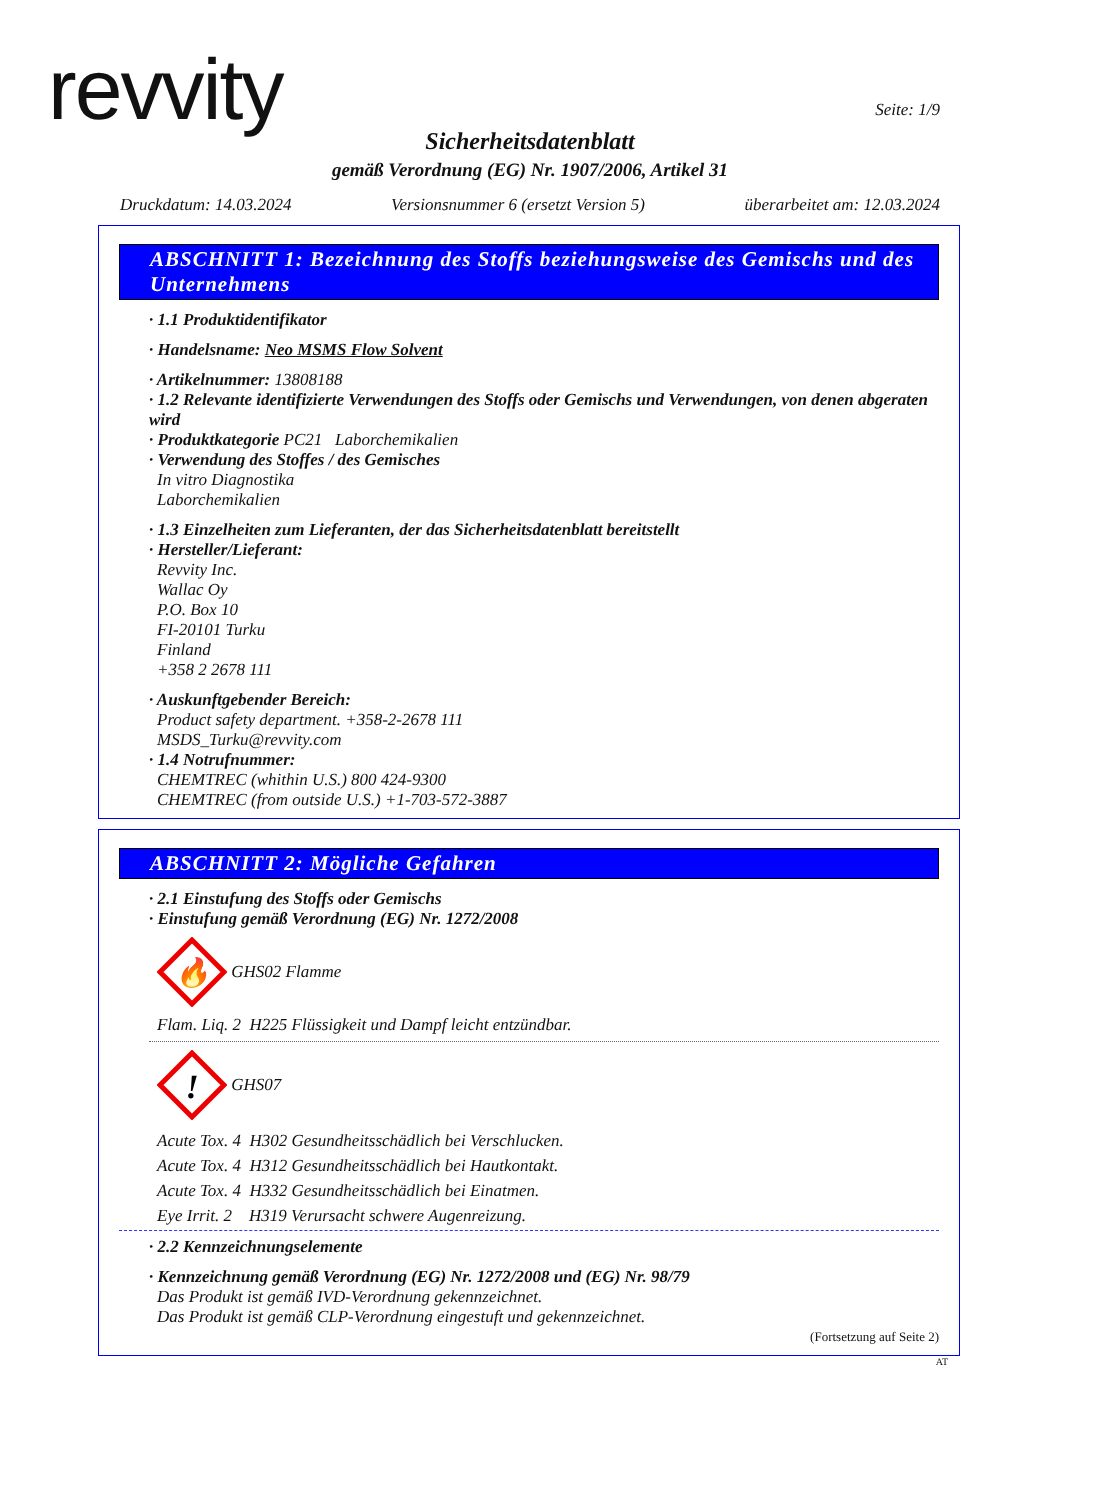revvity
Seite: 1/9
Sicherheitsdatenblatt
gemäß Verordnung (EG) Nr. 1907/2006, Artikel 31
Druckdatum: 14.03.2024 Versionsnummer 6 (ersetzt Version 5) überarbeitet am: 12.03.2024
ABSCHNITT 1: Bezeichnung des Stoffs beziehungsweise des Gemischs und des Unternehmens
· 1.1 Produktidentifikator
· Handelsname: Neo MSMS Flow Solvent
· Artikelnummer: 13808188
· 1.2 Relevante identifizierte Verwendungen des Stoffs oder Gemischs und Verwendungen, von denen abgeraten wird
· Produktkategorie PC21 Laborchemikalien
· Verwendung des Stoffes / des Gemisches
In vitro Diagnostika
Laborchemikalien
· 1.3 Einzelheiten zum Lieferanten, der das Sicherheitsdatenblatt bereitstellt
· Hersteller/Lieferant:
Revvity Inc.
Wallac Oy
P.O. Box 10
FI-20101 Turku
Finland
+358 2 2678 111
· Auskunftgebender Bereich:
Product safety department. +358-2-2678 111
MSDS_Turku@revvity.com
· 1.4 Notrufnummer:
CHEMTREC (whithin U.S.) 800 424-9300
CHEMTREC (from outside U.S.) +1-703-572-3887
ABSCHNITT 2: Mögliche Gefahren
· 2.1 Einstufung des Stoffs oder Gemischs
· Einstufung gemäß Verordnung (EG) Nr. 1272/2008
🔥
GHS02 Flamme
Flam. Liq. 2 H225 Flüssigkeit und Dampf leicht entzündbar.
!
GHS07
Acute Tox. 4 H302 Gesundheitsschädlich bei Verschlucken.
Acute Tox. 4 H312 Gesundheitsschädlich bei Hautkontakt.
Acute Tox. 4 H332 Gesundheitsschädlich bei Einatmen.
Eye Irrit. 2 H319 Verursacht schwere Augenreizung.
· 2.2 Kennzeichnungselemente
· Kennzeichnung gemäß Verordnung (EG) Nr. 1272/2008 und (EG) Nr. 98/79
Das Produkt ist gemäß IVD-Verordnung gekennzeichnet.
Das Produkt ist gemäß CLP-Verordnung eingestuft und gekennzeichnet.
(Fortsetzung auf Seite 2)
AT